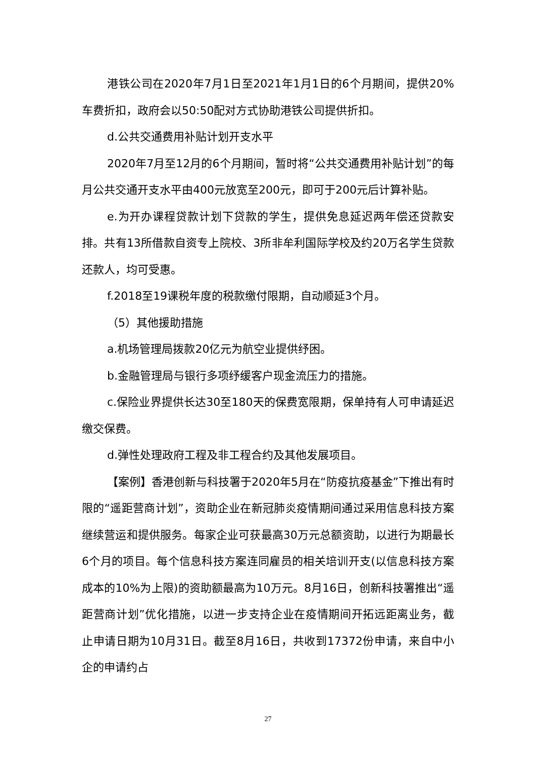港铁公司在2020年7月1日至2021年1月1日的6个月期间，提供20%车费折扣，政府会以50:50配对方式协助港铁公司提供折扣。
d.公共交通费用补贴计划开支水平
2020年7月至12月的6个月期间，暂时将“公共交通费用补贴计划”的每月公共交通开支水平由400元放宽至200元，即可于200元后计算补贴。
e.为开办课程贷款计划下贷款的学生，提供免息延迟两年偿还贷款安排。共有13所借款自资专上院校、3所非牟利国际学校及约20万名学生贷款还款人，均可受惠。
f.2018至19课税年度的税款缴付限期，自动顺延3个月。
（5）其他援助措施
a.机场管理局拨款20亿元为航空业提供纾困。
b.金融管理局与银行多项纾缓客户现金流压力的措施。
c.保险业界提供长达30至180天的保费宽限期，保单持有人可申请延迟缴交保费。
d.弹性处理政府工程及非工程合约及其他发展项目。
【案例】香港创新与科技署于2020年5月在“防疫抗疫基金”下推出有时限的“遥距营商计划”，资助企业在新冠肺炎疫情期间通过采用信息科技方案继续营运和提供服务。每家企业可获最高30万元总额资助，以进行为期最长6个月的项目。每个信息科技方案连同雇员的相关培训开支(以信息科技方案成本的10%为上限)的资助额最高为10万元。8月16日，创新科技署推出“遥距营商计划”优化措施，以进一步支持企业在疫情期间开拓远距离业务，截止申请日期为10月31日。截至8月16日，共收到17372份申请，来自中小企的申请约占
27